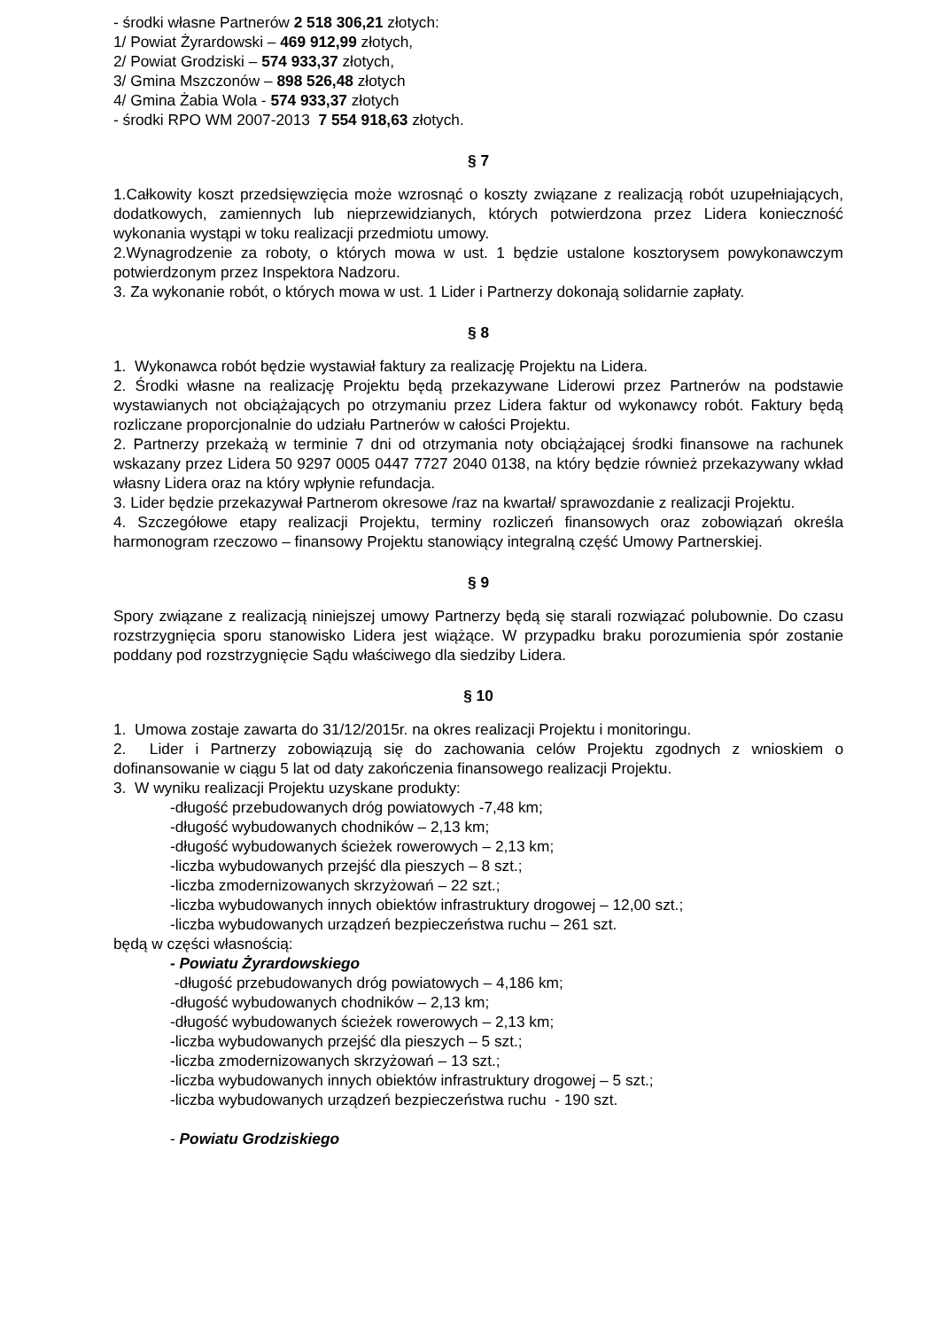- środki własne Partnerów 2 518 306,21 złotych:
1/ Powiat Żyrardowski – 469 912,99 złotych,
2/ Powiat Grodziski – 574 933,37 złotych,
3/ Gmina Mszczonów – 898 526,48 złotych
4/ Gmina Żabia Wola - 574 933,37 złotych
- środki RPO WM 2007-2013 7 554 918,63 złotych.
§ 7
1.Całkowity koszt przedsięwzięcia może wzrosnąć o koszty związane z realizacją robót uzupełniających, dodatkowych, zamiennych lub nieprzewidzianych, których potwierdzona przez Lidera konieczność wykonania wystąpi w toku realizacji przedmiotu umowy.
2.Wynagrodzenie za roboty, o których mowa w ust. 1 będzie ustalone kosztorysem powykonawczym potwierdzonym przez Inspektora Nadzoru.
3. Za wykonanie robót, o których mowa w ust. 1 Lider i Partnerzy dokonają solidarnie zapłaty.
§ 8
1. Wykonawca robót będzie wystawiał faktury za realizację Projektu na Lidera.
2. Środki własne na realizację Projektu będą przekazywane Liderowi przez Partnerów na podstawie wystawianych not obciążających po otrzymaniu przez Lidera faktur od wykonawcy robót. Faktury będą rozliczane proporcjonalnie do udziału Partnerów w całości Projektu.
2. Partnerzy przekażą w terminie 7 dni od otrzymania noty obciążającej środki finansowe na rachunek wskazany przez Lidera 50 9297 0005 0447 7727 2040 0138, na który będzie również przekazywany wkład własny Lidera oraz na który wpłynie refundacja.
3. Lider będzie przekazywał Partnerom okresowe /raz na kwartał/ sprawozdanie z realizacji Projektu.
4. Szczegółowe etapy realizacji Projektu, terminy rozliczeń finansowych oraz zobowiązań określa harmonogram rzeczowo – finansowy Projektu stanowiący integralną część Umowy Partnerskiej.
§ 9
Spory związane z realizacją niniejszej umowy Partnerzy będą się starali rozwiązać polubownie. Do czasu rozstrzygnięcia sporu stanowisko Lidera jest wiążące. W przypadku braku porozumienia spór zostanie poddany pod rozstrzygnięcie Sądu właściwego dla siedziby Lidera.
§ 10
1. Umowa zostaje zawarta do 31/12/2015r. na okres realizacji Projektu i monitoringu.
2. Lider i Partnerzy zobowiązują się do zachowania celów Projektu zgodnych z wnioskiem o dofinansowanie w ciągu 5 lat od daty zakończenia finansowego realizacji Projektu.
3. W wyniku realizacji Projektu uzyskane produkty:
-długość przebudowanych dróg powiatowych -7,48 km;
-długość wybudowanych chodników – 2,13 km;
-długość wybudowanych ścieżek rowerowych – 2,13 km;
-liczba wybudowanych przejść dla pieszych – 8 szt.;
-liczba zmodernizowanych skrzyżowań – 22 szt.;
-liczba wybudowanych innych obiektów infrastruktury drogowej – 12,00 szt.;
-liczba wybudowanych urządzeń bezpieczeństwa ruchu – 261 szt.
będą w części własnością:
- Powiatu Żyrardowskiego
-długość przebudowanych dróg powiatowych – 4,186 km;
-długość wybudowanych chodników – 2,13 km;
-długość wybudowanych ścieżek rowerowych – 2,13 km;
-liczba wybudowanych przejść dla pieszych – 5 szt.;
-liczba zmodernizowanych skrzyżowań – 13 szt.;
-liczba wybudowanych innych obiektów infrastruktury drogowej – 5 szt.;
-liczba wybudowanych urządzeń bezpieczeństwa ruchu - 190 szt.
- Powiatu Grodziskiego